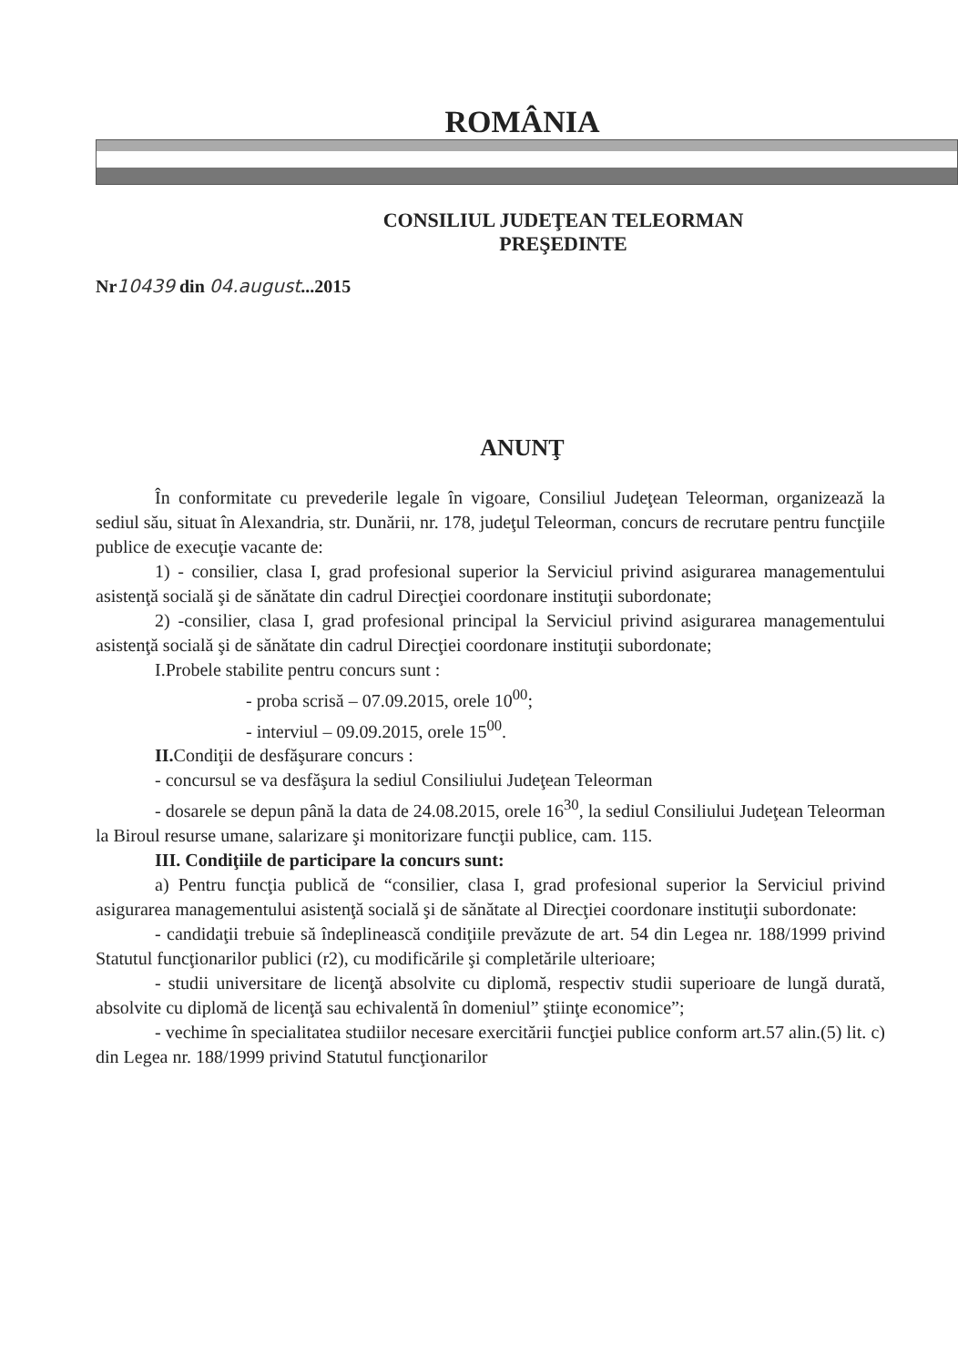ROMÂNIA
CONSILIUL JUDEŢEAN TELEORMAN
PREŞEDINTE
Nr10439 din 04.august...2015
ANUNŢ
În conformitate cu prevederile legale în vigoare, Consiliul Judeţean Teleorman, organizează la sediul său, situat în Alexandria, str. Dunării, nr. 178, judeţul Teleorman, concurs de recrutare pentru funcţiile publice de execuţie vacante de:
1) - consilier, clasa I, grad profesional superior la Serviciul privind asigurarea managementului asistenţă socială şi de sănătate din cadrul Direcţiei coordonare instituţii subordonate;
2) -consilier, clasa I, grad profesional principal la Serviciul privind asigurarea managementului asistenţă socială şi de sănătate din cadrul Direcţiei coordonare instituţii subordonate;
I.Probele stabilite pentru concurs sunt :
- proba scrisă – 07.09.2015, orele 10<sup>00</sup>;
- interviul – 09.09.2015, orele 15<sup>00</sup>.
II. Condiţii de desfăşurare concurs :
- concursul se va desfăşura la sediul Consiliului Judeţean Teleorman
- dosarele se depun până la data de 24.08.2015, orele 16<sup>30</sup>, la sediul Consiliului Judeţean Teleorman la Biroul resurse umane, salarizare şi monitorizare funcţii publice, cam. 115.
III. Condiţiile de participare la concurs sunt:
a) Pentru funcţia publică de “consilier, clasa I, grad profesional superior la Serviciul privind asigurarea managementului asistenţă socială şi de sănătate al Direcţiei coordonare instituţii subordonate:
- candidaţii trebuie să îndeplinească condiţiile prevăzute de art. 54 din Legea nr. 188/1999 privind Statutul funcţionarilor publici (r2), cu modificările şi completările ulterioare;
- studii universitare de licenţă absolvite cu diplomă, respectiv studii superioare de lungă durată, absolvite cu diplomă de licenţă sau echivalentă în domeniul” ştiinţe economice”;
- vechime în specialitatea studiilor necesare exercitării funcţiei publice conform art.57 alin.(5) lit. c) din Legea nr. 188/1999 privind Statutul funcţionarilor